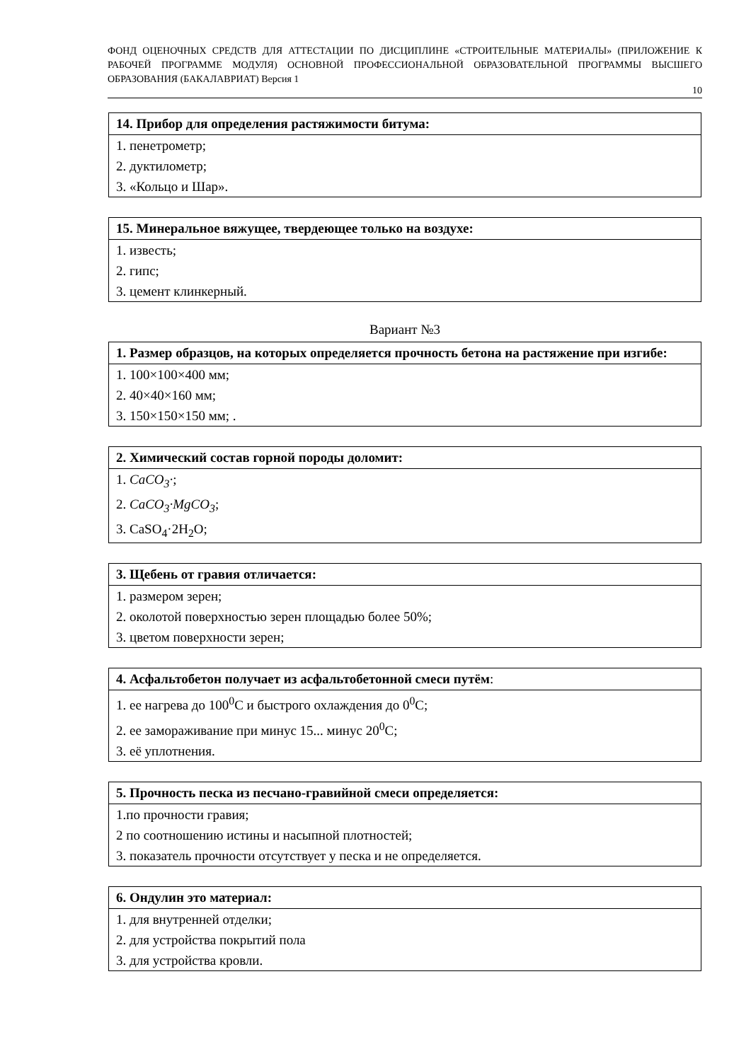ФОНД ОЦЕНОЧНЫХ СРЕДСТВ ДЛЯ АТТЕСТАЦИИ ПО ДИСЦИПЛИНЕ «СТРОИТЕЛЬНЫЕ МАТЕРИАЛЫ» (ПРИЛОЖЕНИЕ К РАБОЧЕЙ ПРОГРАММЕ МОДУЛЯ) ОСНОВНОЙ ПРОФЕССИОНАЛЬНОЙ ОБРАЗОВАТЕЛЬНОЙ ПРОГРАММЫ ВЫСШЕГО ОБРАЗОВАНИЯ (БАКАЛАВРИАТ) Версия 1
10
| 14. Прибор для определения растяжимости битума: |
| --- |
| 1. пенетрометр; |
| 2. дуктилометр; |
| 3. «Кольцо и Шар». |
| 15. Минеральное вяжущее, твердеющее только на воздухе: |
| --- |
| 1. известь; |
| 2. гипс; |
| 3. цемент клинкерный. |
Вариант №3
| 1. Размер образцов, на которых определяется прочность бетона на растяжение при изгибе: |
| --- |
| 1. 100×100×400 мм; |
| 2. 40×40×160 мм; |
| 3. 150×150×150 мм; . |
| 2. Химический состав горной породы доломит: |
| --- |
| 1. CaCO<sub>3</sub>· ; |
| 2. CaCO<sub>3</sub>·MgCO<sub>3</sub> ; |
| 3. CaSO<sub>4</sub>·2H<sub>2</sub>O; |
| 3. Щебень от гравия отличается: |
| --- |
| 1. размером зерен; |
| 2. околотой поверхностью зерен площадью более 50%; |
| 3. цветом поверхности зерен; |
| 4. Асфальтобетон получает из асфальтобетонной смеси путём : |
| --- |
| 1. ее нагрева до 100<sup>0</sup>С и быстрого охлаждения до 0<sup>0</sup>С; |
| 2. ее замораживание при минус 15... минус 20<sup>0</sup>С; |
| 3. её уплотнения. |
| 5. Прочность песка из песчано-гравийной смеси определяется: |
| --- |
| 1.по прочности гравия; |
| 2 по соотношению истины и насыпной плотностей; |
| 3. показатель прочности отсутствует у песка и не определяется. |
| 6. Ондулин это материал: |
| --- |
| 1. для внутренней отделки; |
| 2. для устройства покрытий пола |
| 3. для устройства кровли. |